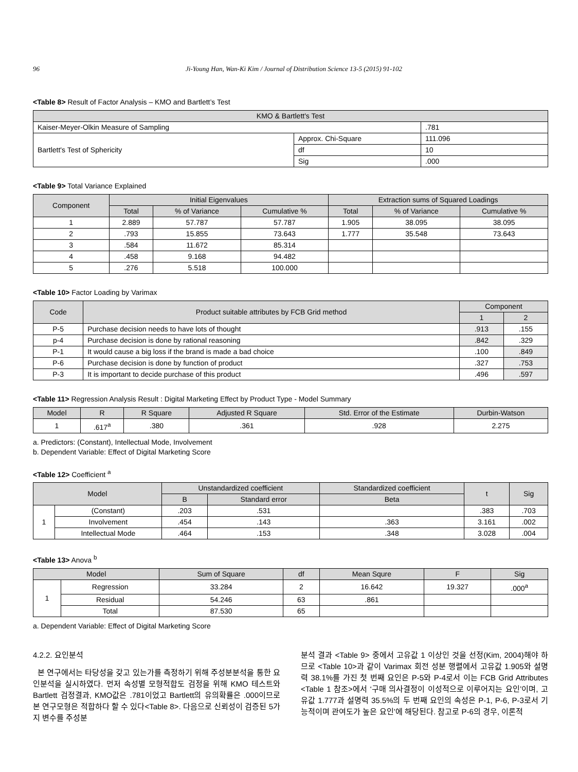96 Ji-Young Han, Wan-Ki Kim / Journal of Distribution Science 13-5 (2015) 91-102
<Table 8> Result of Factor Analysis – KMO and Bartlett’s Test
| KMO & Bartlett's Test | | |
| --- | --- | --- |
| Kaiser-Meyer-Olkin Measure of Sampling | | .781 |
| Bartlett's Test of Sphericity | Approx. Chi-Square | 111.096 |
| | df | 10 |
| | Sig | .000 |
<Table 9> Total Variance Explained
| Component | Initial Eigenvalues | | | Extraction sums of Squared Loadings | | |
| --- | --- | --- | --- | --- | --- | --- |
| | Total | % of Variance | Cumulative % | Total | % of Variance | Cumulative % |
| 1 | 2.889 | 57.787 | 57.787 | 1.905 | 38.095 | 38.095 |
| 2 | .793 | 15.855 | 73.643 | 1.777 | 35.548 | 73.643 |
| 3 | .584 | 11.672 | 85.314 | | | |
| 4 | .458 | 9.168 | 94.482 | | | |
| 5 | .276 | 5.518 | 100.000 | | | |
<Table 10> Factor Loading by Varimax
| Code | Product suitable attributes by FCB Grid method | Component | |
| --- | --- | --- | --- |
| | | 1 | 2 |
| P-5 | Purchase decision needs to have lots of thought | .913 | .155 |
| p-4 | Purchase decision is done by rational reasoning | .842 | .329 |
| P-1 | It would cause a big loss if the brand is made a bad choice | .100 | .849 |
| P-6 | Purchase decision is done by function of product | .327 | .753 |
| P-3 | It is important to decide purchase of this product | .496 | .597 |
<Table 11> Regression Analysis Result : Digital Marketing Effect by Product Type - Model Summary
| Model | R | R Square | Adjusted R Square | Std. Error of the Estimate | Durbin-Watson |
| --- | --- | --- | --- | --- | --- |
| 1 | .617<sup>a</sup> | .380 | .361 | .928 | 2.275 |
a. Predictors: (Constant), Intellectual Mode, Involvement
b. Dependent Variable: Effect of Digital Marketing Score
<Table 12> Coefficient <sup>a</sup>
| Model | | Unstandardized coefficient | | Standardized coefficient | t | Sig |
| --- | --- | --- | --- | --- | --- | --- |
| | | B | Standard error | Beta | | |
| 1 | (Constant) | .203 | .531 | | .383 | .703 |
| | Involvement | .454 | .143 | .363 | 3.161 | .002 |
| | Intellectual Mode | .464 | .153 | .348 | 3.028 | .004 |
<Table 13> Anova <sup>b</sup>
| Model | | Sum of Square | df | Mean Squre | F | Sig |
| --- | --- | --- | --- | --- | --- | --- |
| 1 | Regression | 33.284 | 2 | 16.642 | 19.327 | .000<sup>a</sup> |
| | Residual | 54.246 | 63 | .861 | | |
| | Total | 87.530 | 65 | | | |
a. Dependent Variable: Effect of Digital Marketing Score
4.2.2. 요인분석
본 연구에서는 타당성을 갖고 있는가를 측정하기 위해 주성분분석을 통한 요인분석을 실시하였다. 먼저 속성별 모형적합도 검정을 위해 KMO 테스트와 Bartlett 검정결과, KMO값은 .781이었고 Bartlett의 유의확률은 .000이므로 본 연구모형은 적합하다 할 수 있다<Table 8>. 다음으로 신뢰성이 검증된 5가지 변수를 주성분
분석 결과 <Table 9> 중에서 고유값 1 이상인 것을 선정(Kim, 2004)해야 하므로 <Table 10>과 같이 Varimax 회전 성분 행렬에서 고유값 1.905와 설명력 38.1%를 가진 첫 번째 요인은 P-5와 P-4로서 이는 FCB Grid Attributes <Table 1 참조>에서 ‘구매 의사결정이 이성적으로 이루어지는 요인’이며, 고유값 1.777과 설명력 35.5%의 두 번째 요인의 속성은 P-1, P-6, P-3로서 기능적이며 관여도가 높은 요인’에 해당된다. 참고로 P-6의 경우, 이론적